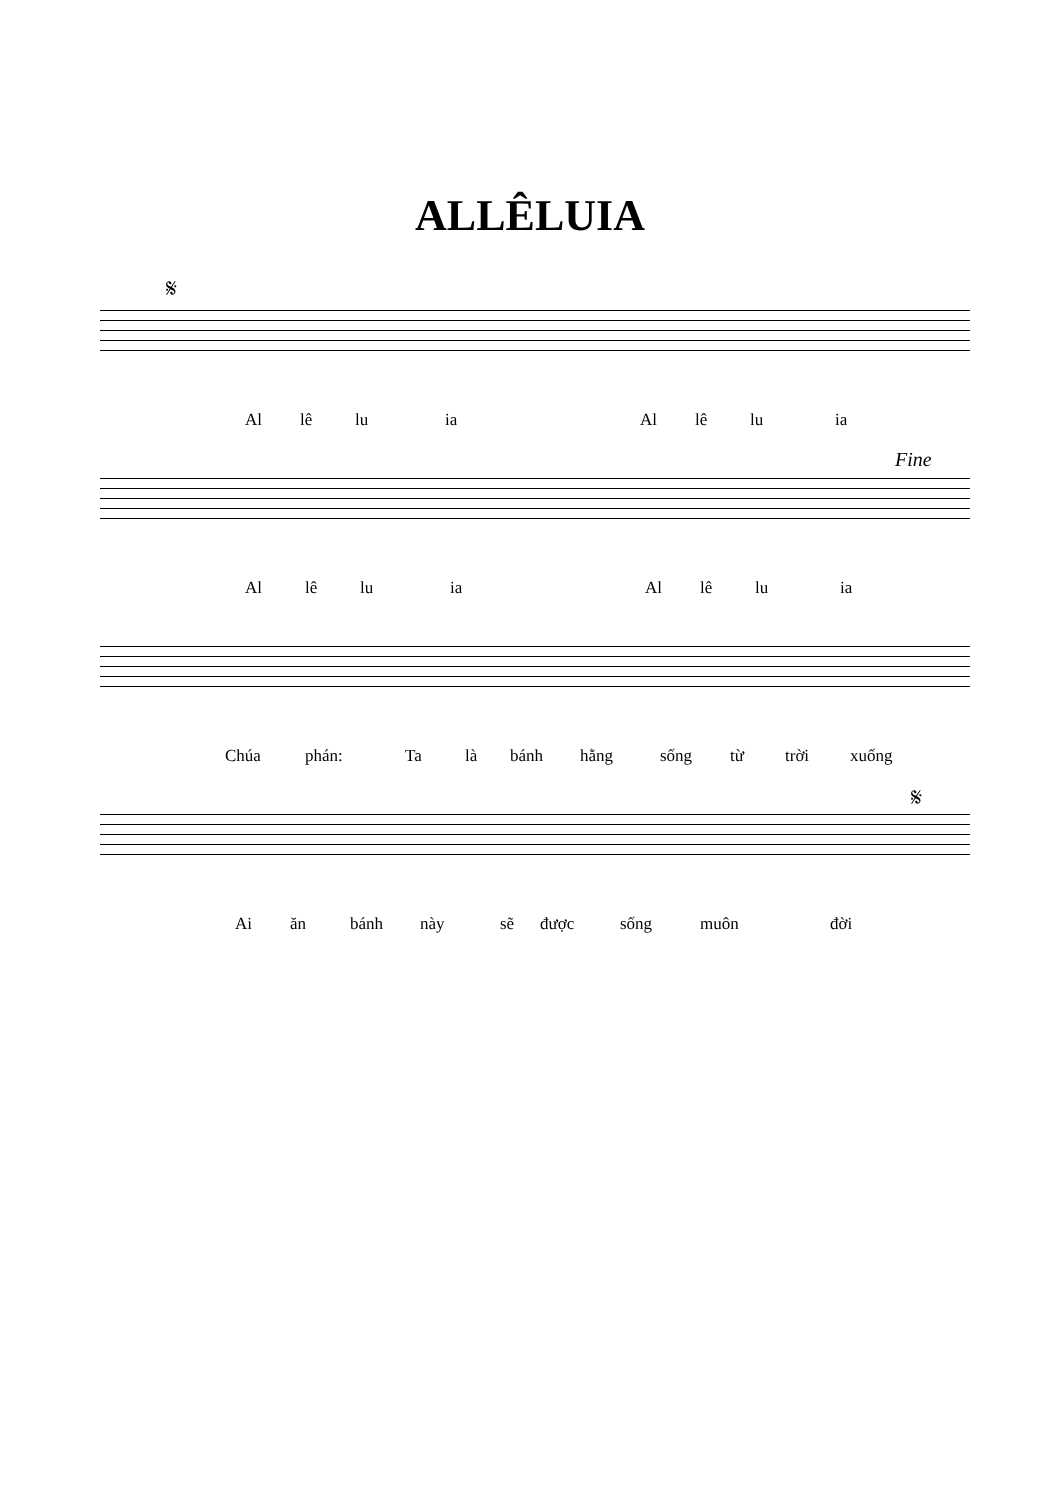ALLÊLUIA
𝄋
Al lê lu ia Al lê lu ia
Fine
Al lê lu ia Al lê lu ia
Chúa phán: Ta là bánh hằng sống từ trời xuống
𝄋
Ai ăn bánh này sẽ được sống muôn đời